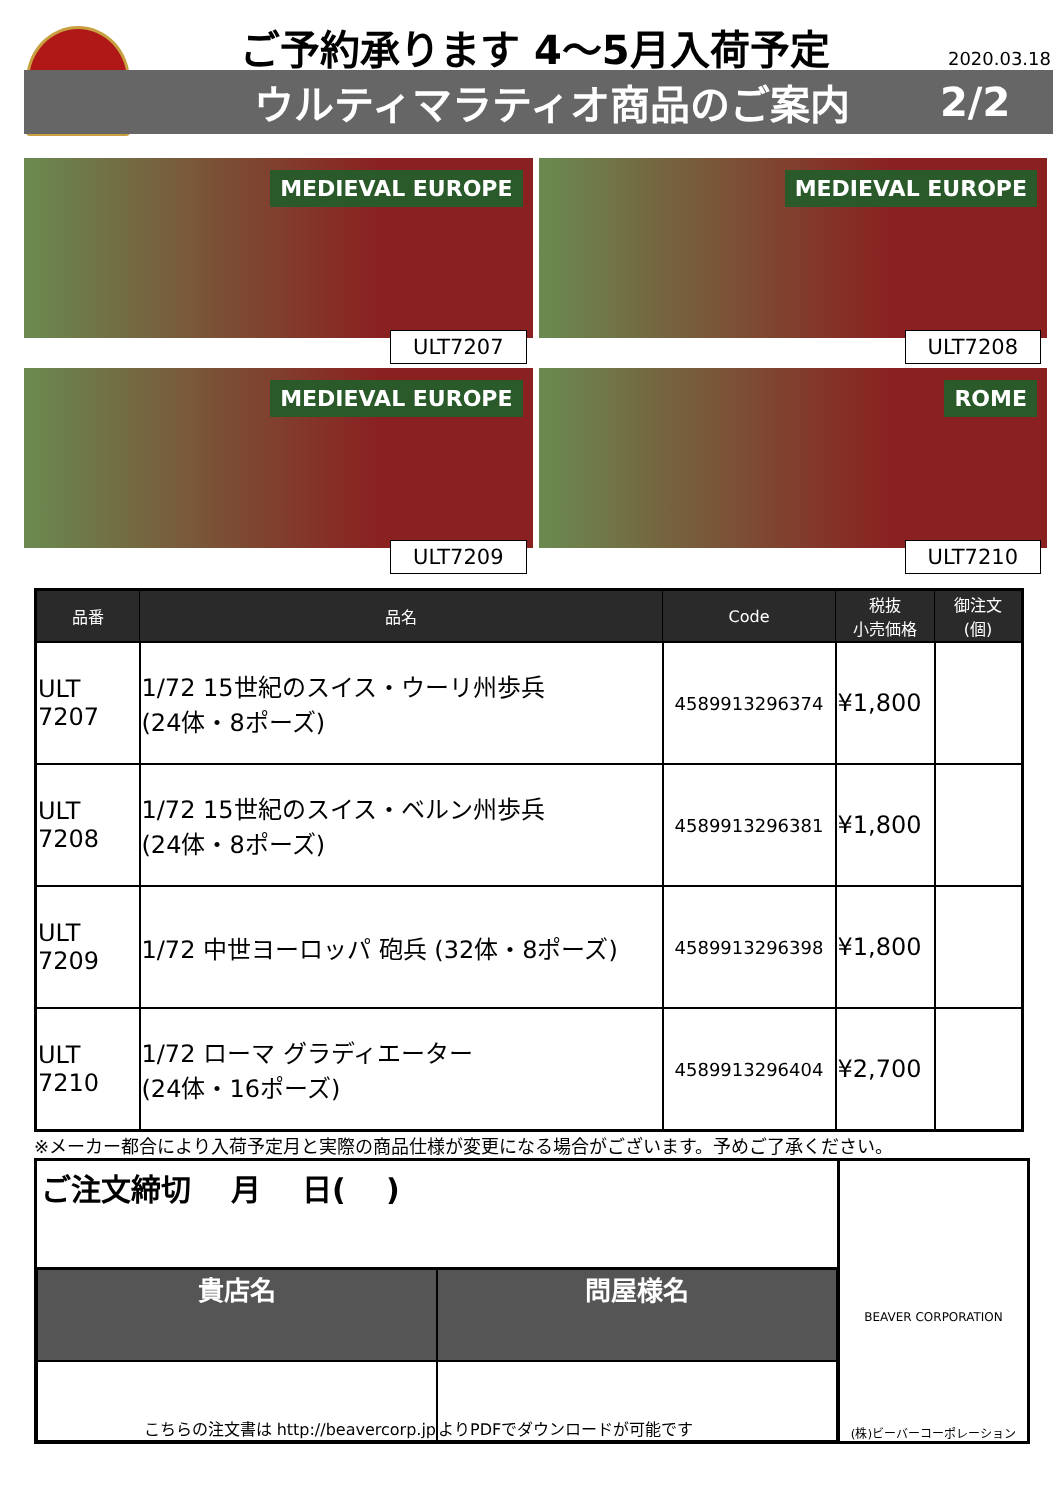ご予約承ります 4～5月入荷予定 2020.03.18
ウルティマラティオ商品のご案内 2/2
MEDIEVAL EUROPE
ULT7207
MEDIEVAL EUROPE
ULT7208
MEDIEVAL EUROPE
ULT7209
ROME
ULT7210
| 品番 | 品名 | Code | 税抜 小売価格 | 御注文 (個) |
| --- | --- | --- | --- | --- |
| ULT 7207 | 1/72 15世紀のスイス・ウーリ州歩兵 (24体・8ポーズ) | 4589913296374 | ¥1,800 | |
| ULT 7208 | 1/72 15世紀のスイス・ベルン州歩兵 (24体・8ポーズ) | 4589913296381 | ¥1,800 | |
| ULT 7209 | 1/72 中世ヨーロッパ 砲兵 (32体・8ポーズ) | 4589913296398 | ¥1,800 | |
| ULT 7210 | 1/72 ローマ グラディエーター (24体・16ポーズ) | 4589913296404 | ¥2,700 | |
※メーカー都合により入荷予定月と実際の商品仕様が変更になる場合がございます。予めご了承ください。
ご注文締切　 月　 日(　 )
BEAVER CORPORATION
(株)ビーバーコーポレーション
貴店名
問屋様名
こちらの注文書は http://beavercorp.jp
よりPDFでダウンロードが可能です